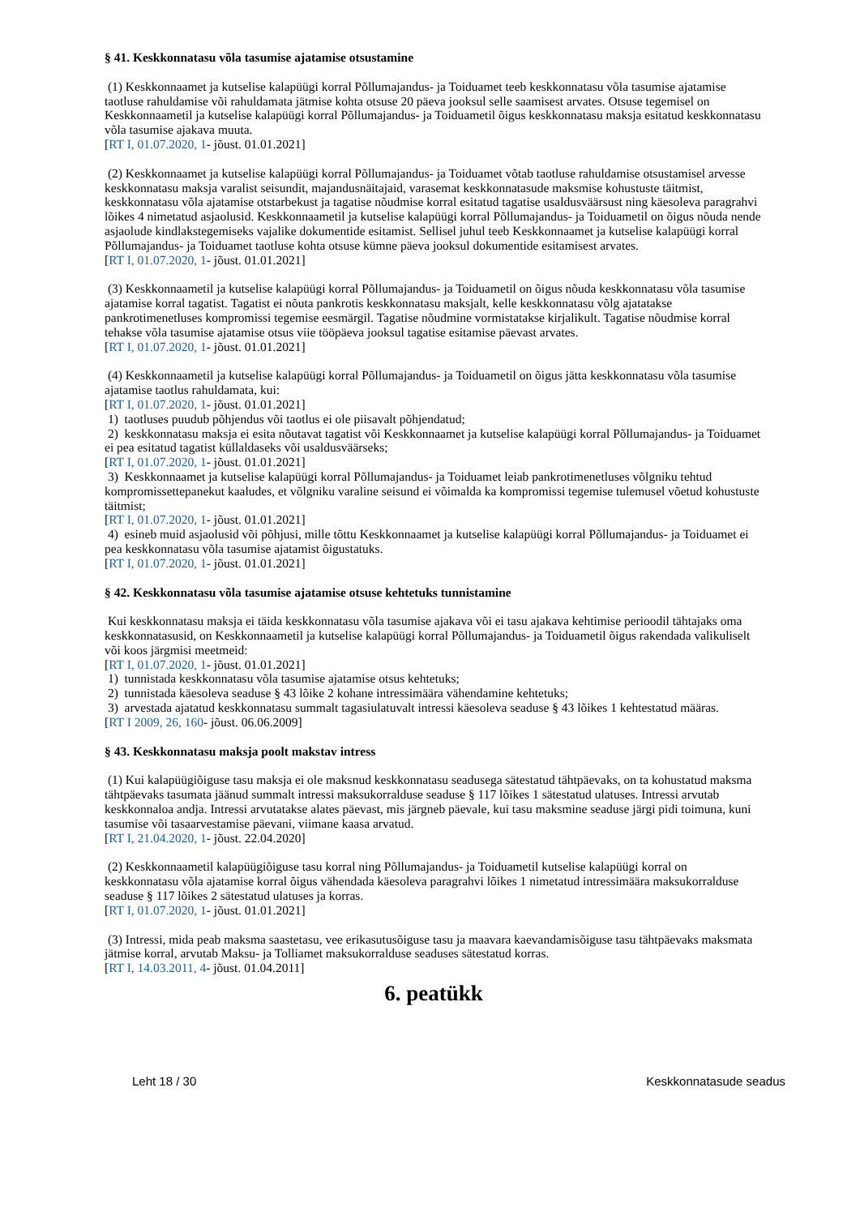§ 41. Keskkonnatasu võla tasumise ajatamise otsustamine
(1) Keskkonnaamet ja kutselise kalapüügi korral Põllumajandus- ja Toiduamet teeb keskkonnatasu võla tasumise ajatamise taotluse rahuldamise või rahuldamata jätmise kohta otsuse 20 päeva jooksul selle saamisest arvates. Otsuse tegemisel on Keskkonnaametil ja kutselise kalapüügi korral Põllumajandus- ja Toiduametil õigus keskkonnatasu maksja esitatud keskkonnatasu võla tasumise ajakava muuta.
[RT I, 01.07.2020, 1- jõust. 01.01.2021]
(2) Keskkonnaamet ja kutselise kalapüügi korral Põllumajandus- ja Toiduamet võtab taotluse rahuldamise otsustamisel arvesse keskkonnatasu maksja varalist seisundit, majandusnäitajaid, varasemat keskkonnatasude maksmise kohustuste täitmist, keskkonnatasu võla ajatamise otstarbekust ja tagatise nõudmise korral esitatud tagatise usaldusväärsust ning käesoleva paragrahvi lõikes 4 nimetatud asjaolusid. Keskkonnaametil ja kutselise kalapüügi korral Põllumajandus- ja Toiduametil on õigus nõuda nende asjaolude kindlakstegemiseks vajalike dokumentide esitamist. Sellisel juhul teeb Keskkonnaamet ja kutselise kalapüügi korral Põllumajandus- ja Toiduamet taotluse kohta otsuse kümne päeva jooksul dokumentide esitamisest arvates.
[RT I, 01.07.2020, 1- jõust. 01.01.2021]
(3) Keskkonnaametil ja kutselise kalapüügi korral Põllumajandus- ja Toiduametil on õigus nõuda keskkonnatasu võla tasumise ajatamise korral tagatist. Tagatist ei nõuta pankrotis keskkonnatasu maksjalt, kelle keskkonnatasu võlg ajatatakse pankrotimenetluses kompromissi tegemise eesmärgil. Tagatise nõudmine vormistatakse kirjalikult. Tagatise nõudmise korral tehakse võla tasumise ajatamise otsus viie tööpäeva jooksul tagatise esitamise päevast arvates.
[RT I, 01.07.2020, 1- jõust. 01.01.2021]
(4) Keskkonnaametil ja kutselise kalapüügi korral Põllumajandus- ja Toiduametil on õigus jätta keskkonnatasu võla tasumise ajatamise taotlus rahuldamata, kui:
[RT I, 01.07.2020, 1- jõust. 01.01.2021]
1) taotluses puudub põhjendus või taotlus ei ole piisavalt põhjendatud;
2) keskkonnatasu maksja ei esita nõutavat tagatist või Keskkonnaamet ja kutselise kalapüügi korral Põllumajandus- ja Toiduamet ei pea esitatud tagatist küllaldaseks või usaldusväärseks;
[RT I, 01.07.2020, 1- jõust. 01.01.2021]
3) Keskkonnaamet ja kutselise kalapüügi korral Põllumajandus- ja Toiduamet leiab pankrotimenetluses võlgniku tehtud kompromissettepanekut kaaludes, et võlgniku varaline seisund ei võimalda ka kompromissi tegemise tulemusel võetud kohustuste täitmist;
[RT I, 01.07.2020, 1- jõust. 01.01.2021]
4) esineb muid asjaolusid või põhjusi, mille tõttu Keskkonnaamet ja kutselise kalapüügi korral Põllumajandus- ja Toiduamet ei pea keskkonnatasu võla tasumise ajatamist õigustatuks.
[RT I, 01.07.2020, 1- jõust. 01.01.2021]
§ 42. Keskkonnatasu võla tasumise ajatamise otsuse kehtetuks tunnistamine
Kui keskkonnatasu maksja ei täida keskkonnatasu võla tasumise ajakava või ei tasu ajakava kehtimise perioodil tähtajaks oma keskkonnatasusid, on Keskkonnaametil ja kutselise kalapüügi korral Põllumajandus- ja Toiduametil õigus rakendada valikuliselt või koos järgmisi meetmeid:
[RT I, 01.07.2020, 1- jõust. 01.01.2021]
1) tunnistada keskkonnatasu võla tasumise ajatamise otsus kehtetuks;
2) tunnistada käesoleva seaduse § 43 lõike 2 kohane intressimäära vähendamine kehtetuks;
3) arvestada ajatatud keskkonnatasu summalt tagasiulatuvalt intressi käesoleva seaduse § 43 lõikes 1 kehtestatud määras.
[RT I 2009, 26, 160- jõust. 06.06.2009]
§ 43. Keskkonnatasu maksja poolt makstav intress
(1) Kui kalapüügiõiguse tasu maksja ei ole maksnud keskkonnatasu seadusega sätestatud tähtpäevaks, on ta kohustatud maksma tähtpäevaks tasumata jäänud summalt intressi maksukorralduse seaduse § 117 lõikes 1 sätestatud ulatuses. Intressi arvutab keskkonnaloa andja. Intressi arvutatakse alates päevast, mis järgneb päevale, kui tasu maksmine seaduse järgi pidi toimuna, kuni tasumise või tasaarvestamise päevani, viimane kaasa arvatud.
[RT I, 21.04.2020, 1- jõust. 22.04.2020]
(2) Keskkonnaametil kalapüügiõiguse tasu korral ning Põllumajandus- ja Toiduametil kutselise kalapüügi korral on keskkonnatasu võla ajatamise korral õigus vähendada käesoleva paragrahvi lõikes 1 nimetatud intressimäära maksukorralduse seaduse § 117 lõikes 2 sätestatud ulatuses ja korras.
[RT I, 01.07.2020, 1- jõust. 01.01.2021]
(3) Intressi, mida peab maksma saastetasu, vee erikasutusõiguse tasu ja maavara kaevandamisõiguse tasu tähtpäevaks maksmata jätmise korral, arvutab Maksu- ja Tolliamet maksukorralduse seaduses sätestatud korras.
[RT I, 14.03.2011, 4- jõust. 01.04.2011]
6. peatükk
Leht 18 / 30 Keskkonnatasude seadus